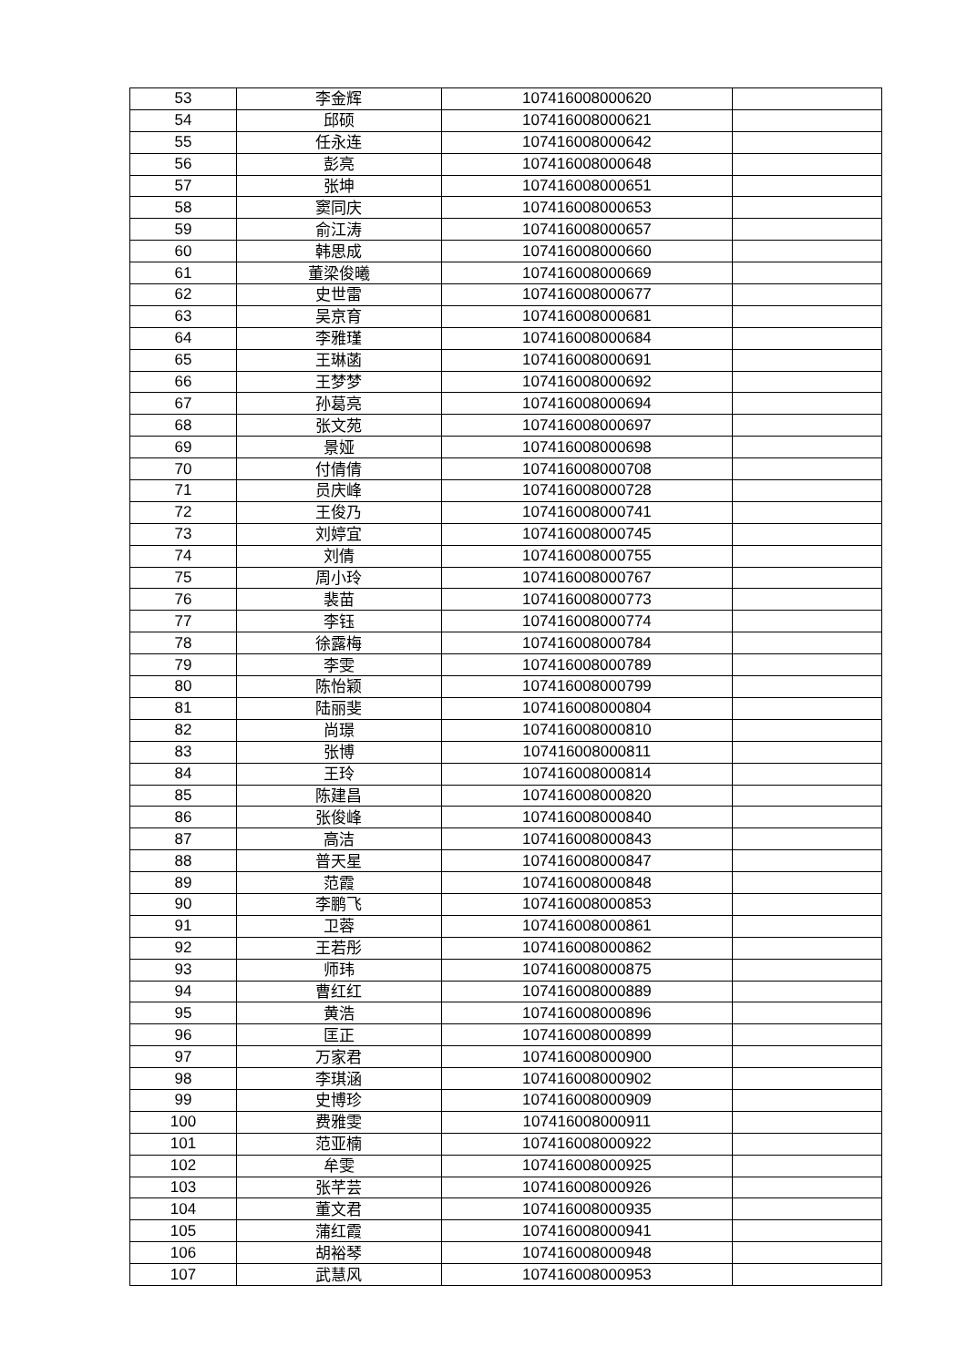| 53 | 李金辉 | 107416008000620 | |
| 54 | 邱硕 | 107416008000621 | |
| 55 | 任永连 | 107416008000642 | |
| 56 | 彭亮 | 107416008000648 | |
| 57 | 张坤 | 107416008000651 | |
| 58 | 窦同庆 | 107416008000653 | |
| 59 | 俞江涛 | 107416008000657 | |
| 60 | 韩思成 | 107416008000660 | |
| 61 | 董梁俊曦 | 107416008000669 | |
| 62 | 史世雷 | 107416008000677 | |
| 63 | 吴京育 | 107416008000681 | |
| 64 | 李雅瑾 | 107416008000684 | |
| 65 | 王琳菡 | 107416008000691 | |
| 66 | 王梦梦 | 107416008000692 | |
| 67 | 孙葛亮 | 107416008000694 | |
| 68 | 张文苑 | 107416008000697 | |
| 69 | 景娅 | 107416008000698 | |
| 70 | 付倩倩 | 107416008000708 | |
| 71 | 员庆峰 | 107416008000728 | |
| 72 | 王俊乃 | 107416008000741 | |
| 73 | 刘婷宜 | 107416008000745 | |
| 74 | 刘倩 | 107416008000755 | |
| 75 | 周小玲 | 107416008000767 | |
| 76 | 裴苗 | 107416008000773 | |
| 77 | 李钰 | 107416008000774 | |
| 78 | 徐露梅 | 107416008000784 | |
| 79 | 李雯 | 107416008000789 | |
| 80 | 陈怡颖 | 107416008000799 | |
| 81 | 陆丽斐 | 107416008000804 | |
| 82 | 尚璟 | 107416008000810 | |
| 83 | 张博 | 107416008000811 | |
| 84 | 王玲 | 107416008000814 | |
| 85 | 陈建昌 | 107416008000820 | |
| 86 | 张俊峰 | 107416008000840 | |
| 87 | 高洁 | 107416008000843 | |
| 88 | 普天星 | 107416008000847 | |
| 89 | 范霞 | 107416008000848 | |
| 90 | 李鹏飞 | 107416008000853 | |
| 91 | 卫蓉 | 107416008000861 | |
| 92 | 王若彤 | 107416008000862 | |
| 93 | 师玮 | 107416008000875 | |
| 94 | 曹红红 | 107416008000889 | |
| 95 | 黄浩 | 107416008000896 | |
| 96 | 匡正 | 107416008000899 | |
| 97 | 万家君 | 107416008000900 | |
| 98 | 李琪涵 | 107416008000902 | |
| 99 | 史博珍 | 107416008000909 | |
| 100 | 费雅雯 | 107416008000911 | |
| 101 | 范亚楠 | 107416008000922 | |
| 102 | 牟雯 | 107416008000925 | |
| 103 | 张芊芸 | 107416008000926 | |
| 104 | 董文君 | 107416008000935 | |
| 105 | 蒲红霞 | 107416008000941 | |
| 106 | 胡裕琴 | 107416008000948 | |
| 107 | 武慧风 | 107416008000953 | |